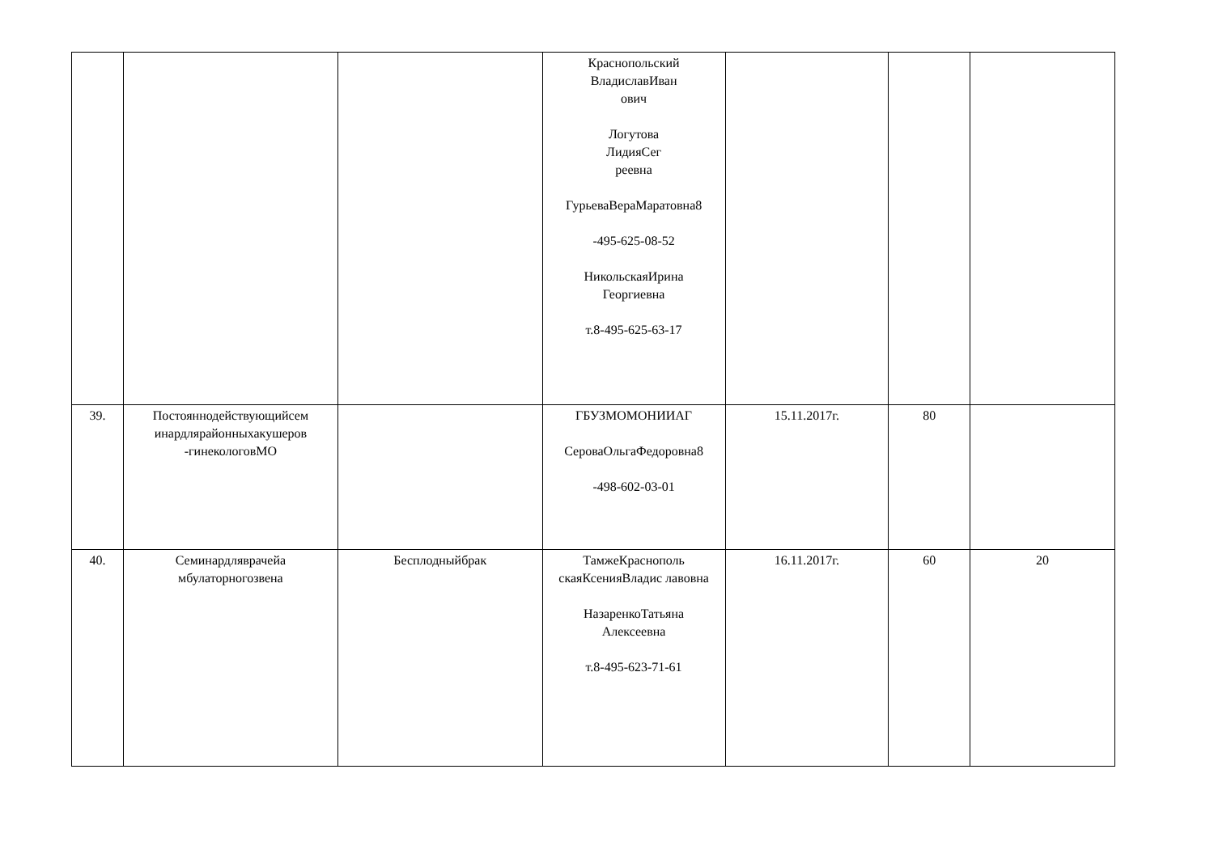| | | | Краснопольский ВладиславИван ович Логутова ЛидияСег реевна ГурьеваВераМаратовна8 -495-625-08-52 НикольскаяИрина Георгиевна т.8-495-625-63-17 | | | |
| 39. | Постояннодействующийсем инардлярайонныхакушеров -гинекологовМО | | ГБУЗМОМОНИИАГ СероваОльгаФедоровна8 -498-602-03-01 | 15.11.2017г. | 80 | |
| 40. | Семинардляврачейа мбулаторногозвена | Бесплодныйбрак | ТамжеКраснополь скаяКсенияВладис лавовна НазаренкоТатьяна Алексеевна т.8-495-623-71-61 | 16.11.2017г. | 60 | 20 |